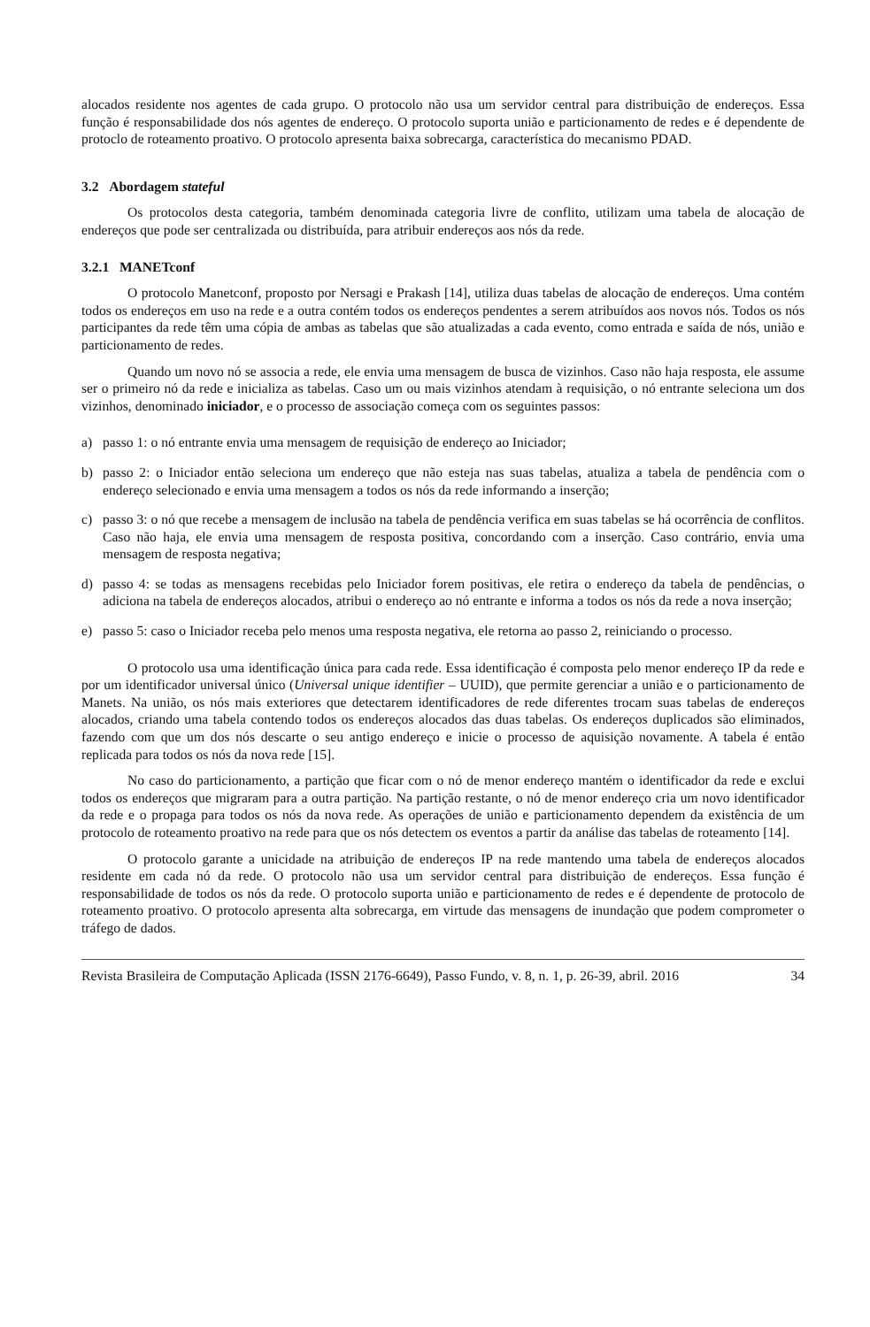alocados residente nos agentes de cada grupo. O protocolo não usa um servidor central para distribuição de endereços. Essa função é responsabilidade dos nós agentes de endereço. O protocolo suporta união e particionamento de redes e é dependente de protoclo de roteamento proativo. O protocolo apresenta baixa sobrecarga, característica do mecanismo PDAD.
3.2 Abordagem stateful
Os protocolos desta categoria, também denominada categoria livre de conflito, utilizam uma tabela de alocação de endereços que pode ser centralizada ou distribuída, para atribuir endereços aos nós da rede.
3.2.1 MANETconf
O protocolo Manetconf, proposto por Nersagi e Prakash [14], utiliza duas tabelas de alocação de endereços. Uma contém todos os endereços em uso na rede e a outra contém todos os endereços pendentes a serem atribuídos aos novos nós. Todos os nós participantes da rede têm uma cópia de ambas as tabelas que são atualizadas a cada evento, como entrada e saída de nós, união e particionamento de redes.
Quando um novo nó se associa a rede, ele envia uma mensagem de busca de vizinhos. Caso não haja resposta, ele assume ser o primeiro nó da rede e inicializa as tabelas. Caso um ou mais vizinhos atendam à requisição, o nó entrante seleciona um dos vizinhos, denominado iniciador, e o processo de associação começa com os seguintes passos:
a) passo 1: o nó entrante envia uma mensagem de requisição de endereço ao Iniciador;
b) passo 2: o Iniciador então seleciona um endereço que não esteja nas suas tabelas, atualiza a tabela de pendência com o endereço selecionado e envia uma mensagem a todos os nós da rede informando a inserção;
c) passo 3: o nó que recebe a mensagem de inclusão na tabela de pendência verifica em suas tabelas se há ocorrência de conflitos. Caso não haja, ele envia uma mensagem de resposta positiva, concordando com a inserção. Caso contrário, envia uma mensagem de resposta negativa;
d) passo 4: se todas as mensagens recebidas pelo Iniciador forem positivas, ele retira o endereço da tabela de pendências, o adiciona na tabela de endereços alocados, atribui o endereço ao nó entrante e informa a todos os nós da rede a nova inserção;
e) passo 5: caso o Iniciador receba pelo menos uma resposta negativa, ele retorna ao passo 2, reiniciando o processo.
O protocolo usa uma identificação única para cada rede. Essa identificação é composta pelo menor endereço IP da rede e por um identificador universal único (Universal unique identifier – UUID), que permite gerenciar a união e o particionamento de Manets. Na união, os nós mais exteriores que detectarem identificadores de rede diferentes trocam suas tabelas de endereços alocados, criando uma tabela contendo todos os endereços alocados das duas tabelas. Os endereços duplicados são eliminados, fazendo com que um dos nós descarte o seu antigo endereço e inicie o processo de aquisição novamente. A tabela é então replicada para todos os nós da nova rede [15].
No caso do particionamento, a partição que ficar com o nó de menor endereço mantém o identificador da rede e exclui todos os endereços que migraram para a outra partição. Na partição restante, o nó de menor endereço cria um novo identificador da rede e o propaga para todos os nós da nova rede. As operações de união e particionamento dependem da existência de um protocolo de roteamento proativo na rede para que os nós detectem os eventos a partir da análise das tabelas de roteamento [14].
O protocolo garante a unicidade na atribuição de endereços IP na rede mantendo uma tabela de endereços alocados residente em cada nó da rede. O protocolo não usa um servidor central para distribuição de endereços. Essa função é responsabilidade de todos os nós da rede. O protocolo suporta união e particionamento de redes e é dependente de protocolo de roteamento proativo. O protocolo apresenta alta sobrecarga, em virtude das mensagens de inundação que podem comprometer o tráfego de dados.
Revista Brasileira de Computação Aplicada (ISSN 2176-6649), Passo Fundo, v. 8, n. 1, p. 26-39, abril. 2016 34